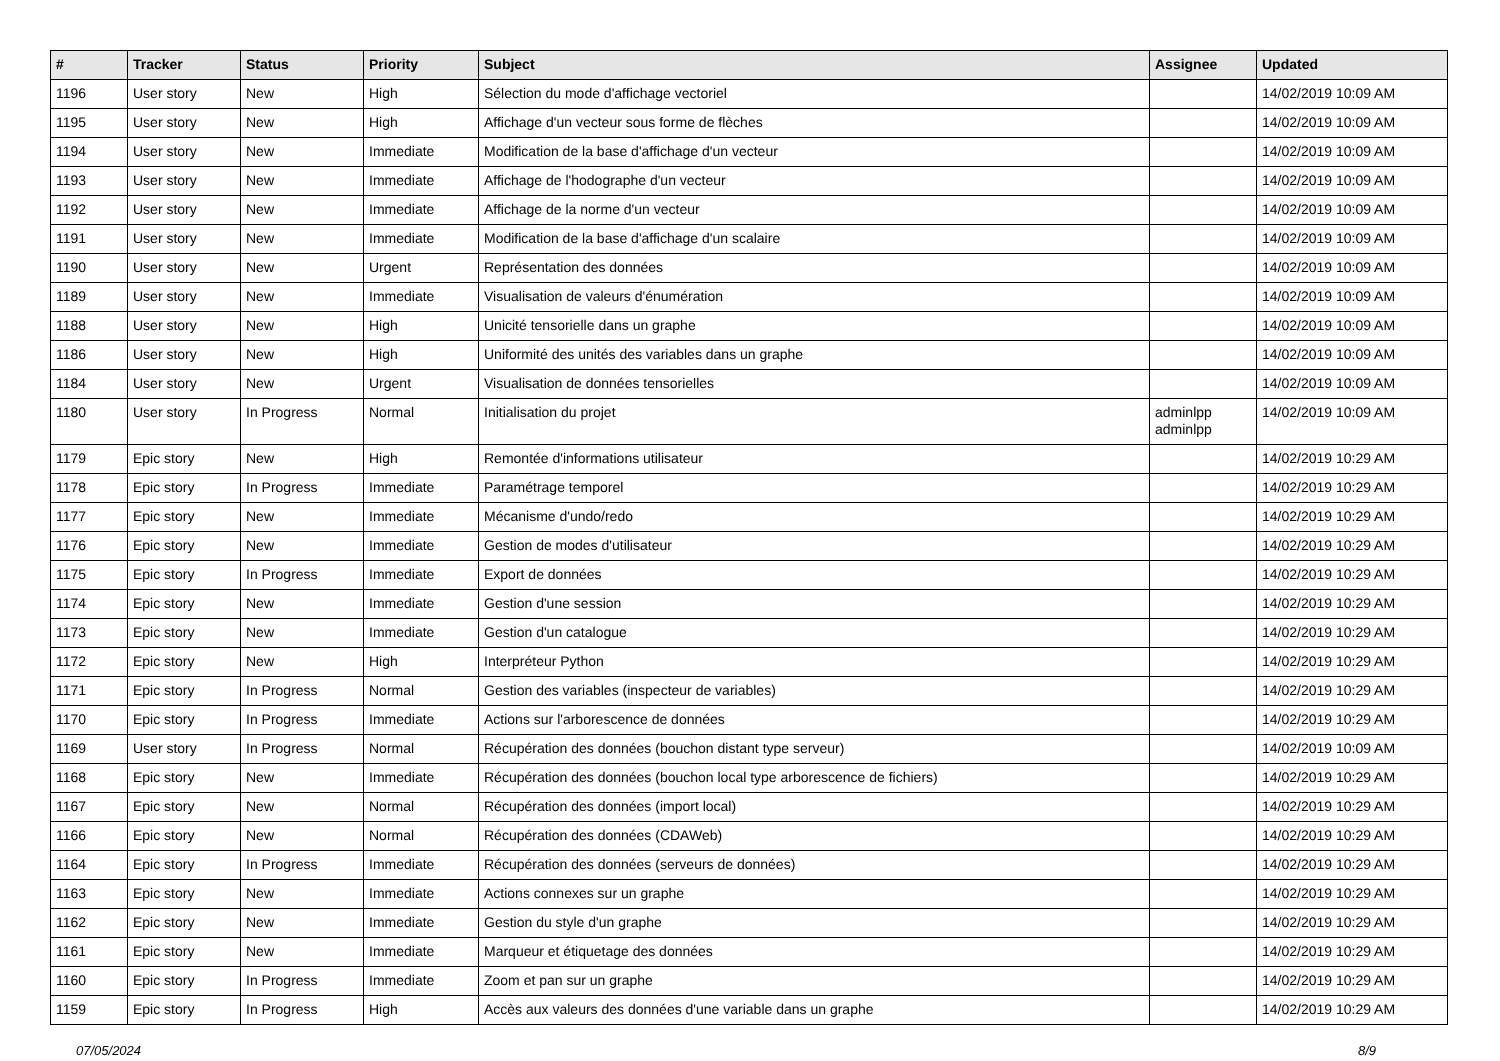| # | Tracker | Status | Priority | Subject | Assignee | Updated |
| --- | --- | --- | --- | --- | --- | --- |
| 1196 | User story | New | High | Sélection du mode d'affichage vectoriel | | 14/02/2019 10:09 AM |
| 1195 | User story | New | High | Affichage d'un vecteur sous forme de flèches | | 14/02/2019 10:09 AM |
| 1194 | User story | New | Immediate | Modification de la base d'affichage d'un vecteur | | 14/02/2019 10:09 AM |
| 1193 | User story | New | Immediate | Affichage de l'hodographe d'un vecteur | | 14/02/2019 10:09 AM |
| 1192 | User story | New | Immediate | Affichage de la norme d'un vecteur | | 14/02/2019 10:09 AM |
| 1191 | User story | New | Immediate | Modification de la base d'affichage d'un scalaire | | 14/02/2019 10:09 AM |
| 1190 | User story | New | Urgent | Représentation des données | | 14/02/2019 10:09 AM |
| 1189 | User story | New | Immediate | Visualisation de valeurs d'énumération | | 14/02/2019 10:09 AM |
| 1188 | User story | New | High | Unicité tensorielle dans un graphe | | 14/02/2019 10:09 AM |
| 1186 | User story | New | High | Uniformité des unités des variables dans un graphe | | 14/02/2019 10:09 AM |
| 1184 | User story | New | Urgent | Visualisation de données tensorielles | | 14/02/2019 10:09 AM |
| 1180 | User story | In Progress | Normal | Initialisation du projet | adminlpp adminlpp | 14/02/2019 10:09 AM |
| 1179 | Epic story | New | High | Remontée d'informations utilisateur | | 14/02/2019 10:29 AM |
| 1178 | Epic story | In Progress | Immediate | Paramétrage temporel | | 14/02/2019 10:29 AM |
| 1177 | Epic story | New | Immediate | Mécanisme d'undo/redo | | 14/02/2019 10:29 AM |
| 1176 | Epic story | New | Immediate | Gestion de modes d'utilisateur | | 14/02/2019 10:29 AM |
| 1175 | Epic story | In Progress | Immediate | Export de données | | 14/02/2019 10:29 AM |
| 1174 | Epic story | New | Immediate | Gestion d'une session | | 14/02/2019 10:29 AM |
| 1173 | Epic story | New | Immediate | Gestion d'un catalogue | | 14/02/2019 10:29 AM |
| 1172 | Epic story | New | High | Interpréteur Python | | 14/02/2019 10:29 AM |
| 1171 | Epic story | In Progress | Normal | Gestion des variables (inspecteur de variables) | | 14/02/2019 10:29 AM |
| 1170 | Epic story | In Progress | Immediate | Actions sur l'arborescence de données | | 14/02/2019 10:29 AM |
| 1169 | User story | In Progress | Normal | Récupération des données (bouchon distant type serveur) | | 14/02/2019 10:09 AM |
| 1168 | Epic story | New | Immediate | Récupération des données (bouchon local type arborescence de fichiers) | | 14/02/2019 10:29 AM |
| 1167 | Epic story | New | Normal | Récupération des données (import local) | | 14/02/2019 10:29 AM |
| 1166 | Epic story | New | Normal | Récupération des données (CDAWeb) | | 14/02/2019 10:29 AM |
| 1164 | Epic story | In Progress | Immediate | Récupération des données (serveurs de données) | | 14/02/2019 10:29 AM |
| 1163 | Epic story | New | Immediate | Actions connexes sur un graphe | | 14/02/2019 10:29 AM |
| 1162 | Epic story | New | Immediate | Gestion du style d'un graphe | | 14/02/2019 10:29 AM |
| 1161 | Epic story | New | Immediate | Marqueur et étiquetage des données | | 14/02/2019 10:29 AM |
| 1160 | Epic story | In Progress | Immediate | Zoom et pan sur un graphe | | 14/02/2019 10:29 AM |
| 1159 | Epic story | In Progress | High | Accès aux valeurs des données d'une variable dans un graphe | | 14/02/2019 10:29 AM |
07/05/2024 8/9